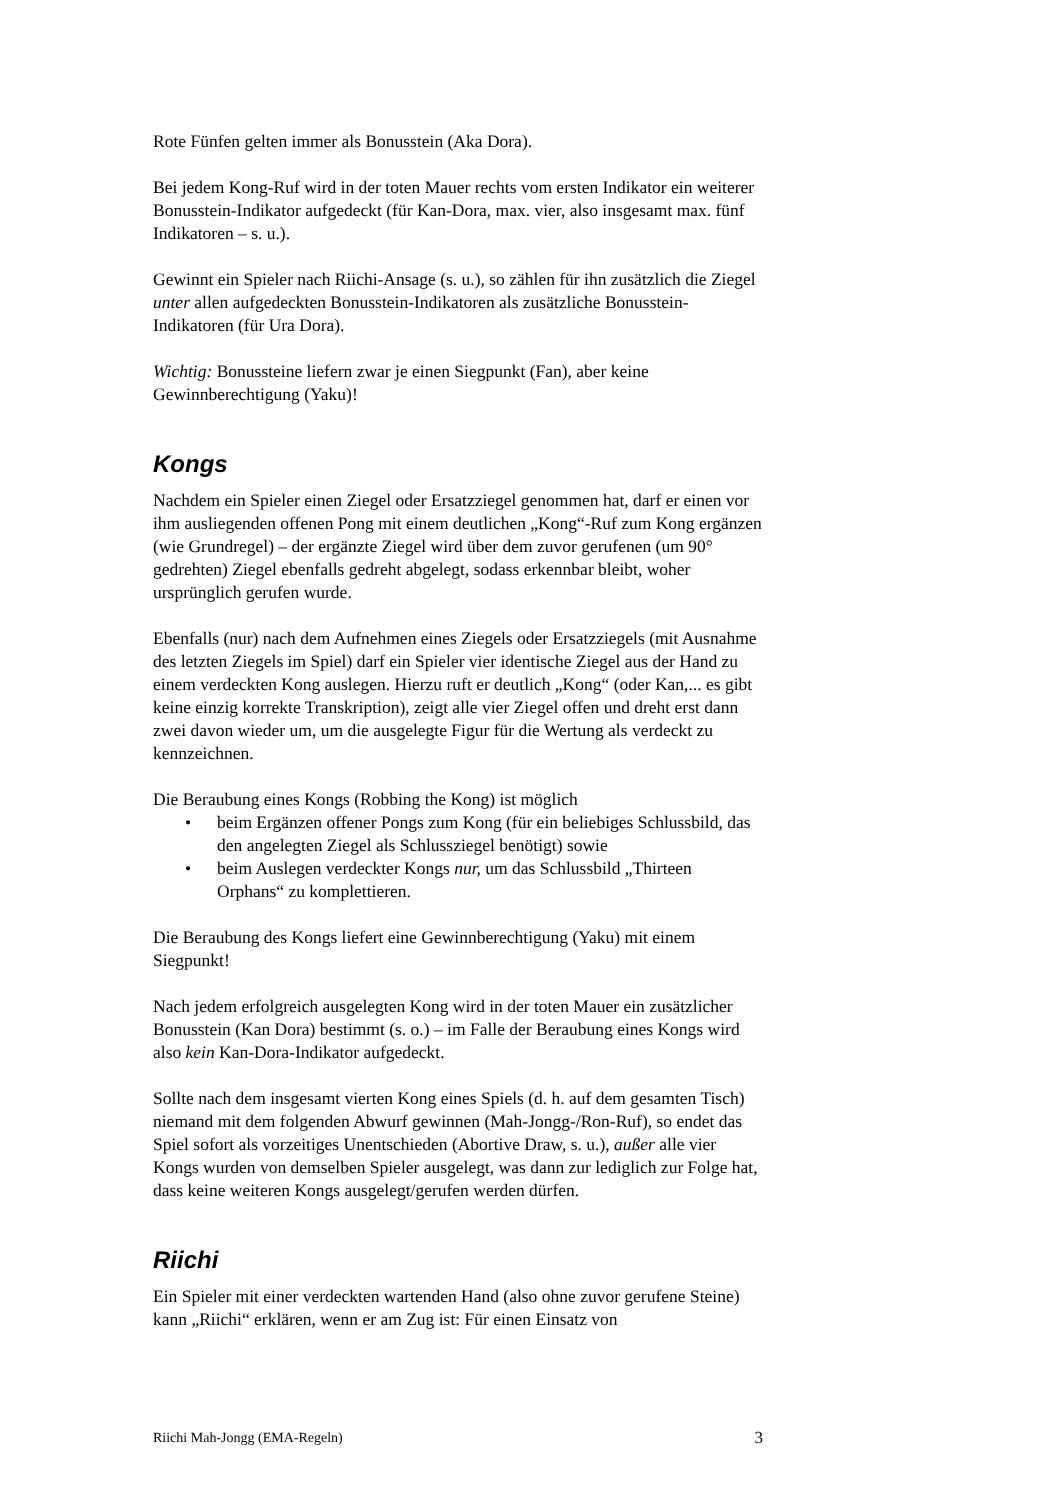Rote Fünfen gelten immer als Bonusstein (Aka Dora).
Bei jedem Kong-Ruf wird in der toten Mauer rechts vom ersten Indikator ein weiterer Bonusstein-Indikator aufgedeckt (für Kan-Dora, max. vier, also insgesamt max. fünf Indikatoren – s. u.).
Gewinnt ein Spieler nach Riichi-Ansage (s. u.), so zählen für ihn zusätzlich die Ziegel unter allen aufgedeckten Bonusstein-Indikatoren als zusätzliche Bonusstein-Indikatoren (für Ura Dora).
Wichtig: Bonussteine liefern zwar je einen Siegpunkt (Fan), aber keine Gewinnberechtigung (Yaku)!
Kongs
Nachdem ein Spieler einen Ziegel oder Ersatzziegel genommen hat, darf er einen vor ihm ausliegenden offenen Pong mit einem deutlichen „Kong“-Ruf zum Kong ergänzen (wie Grundregel) – der ergänzte Ziegel wird über dem zuvor gerufenen (um 90° gedrehten) Ziegel ebenfalls gedreht abgelegt, sodass erkennbar bleibt, woher ursprünglich gerufen wurde.
Ebenfalls (nur) nach dem Aufnehmen eines Ziegels oder Ersatzziegels (mit Ausnahme des letzten Ziegels im Spiel) darf ein Spieler vier identische Ziegel aus der Hand zu einem verdeckten Kong auslegen. Hierzu ruft er deutlich „Kong“ (oder Kan,... es gibt keine einzig korrekte Transkription), zeigt alle vier Ziegel offen und dreht erst dann zwei davon wieder um, um die ausgelegte Figur für die Wertung als verdeckt zu kennzeichnen.
Die Beraubung eines Kongs (Robbing the Kong) ist möglich
• beim Ergänzen offener Pongs zum Kong (für ein beliebiges Schlussbild, das den angelegten Ziegel als Schlussziegel benötigt) sowie
• beim Auslegen verdeckter Kongs nur, um das Schlussbild „Thirteen Orphans“ zu komplettieren.
Die Beraubung des Kongs liefert eine Gewinnberechtigung (Yaku) mit einem Siegpunkt!
Nach jedem erfolgreich ausgelegten Kong wird in der toten Mauer ein zusätzlicher Bonusstein (Kan Dora) bestimmt (s. o.) – im Falle der Beraubung eines Kongs wird also kein Kan-Dora-Indikator aufgedeckt.
Sollte nach dem insgesamt vierten Kong eines Spiels (d. h. auf dem gesamten Tisch) niemand mit dem folgenden Abwurf gewinnen (Mah-Jongg-/Ron-Ruf), so endet das Spiel sofort als vorzeitiges Unentschieden (Abortive Draw, s. u.), außer alle vier Kongs wurden von demselben Spieler ausgelegt, was dann zur lediglich zur Folge hat, dass keine weiteren Kongs ausgelegt/gerufen werden dürfen.
Riichi
Ein Spieler mit einer verdeckten wartenden Hand (also ohne zuvor gerufene Steine) kann „Riichi“ erklären, wenn er am Zug ist: Für einen Einsatz von
Riichi Mah-Jongg (EMA-Regeln) 3